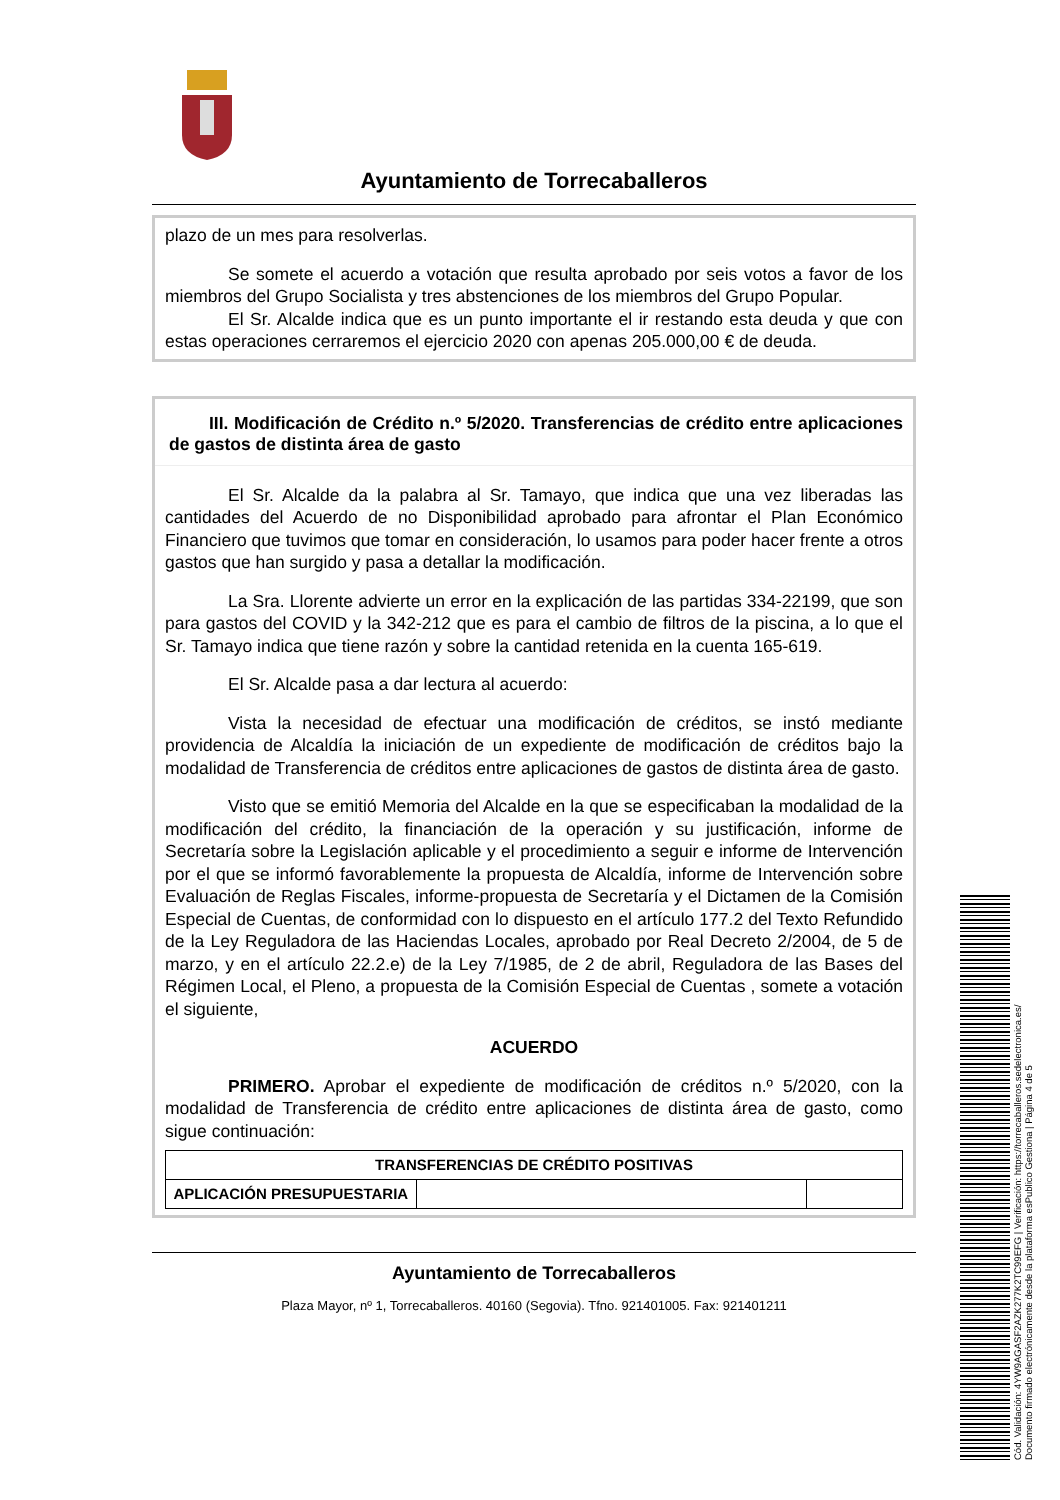Ayuntamiento de Torrecaballeros
plazo de un mes para resolverlas.
Se somete el acuerdo a votación que resulta aprobado por seis votos a favor de los miembros del Grupo Socialista y tres abstenciones de los miembros del Grupo Popular.
El Sr. Alcalde indica que es un punto importante el ir restando esta deuda y que con estas operaciones cerraremos el ejercicio 2020 con apenas 205.000,00 € de deuda.
III. Modificación de Crédito n.º 5/2020. Transferencias de crédito entre aplicaciones de gastos de distinta área de gasto
El Sr. Alcalde da la palabra al Sr. Tamayo, que indica que una vez liberadas las cantidades del Acuerdo de no Disponibilidad aprobado para afrontar el Plan Económico Financiero que tuvimos que tomar en consideración, lo usamos para poder hacer frente a otros gastos que han surgido y pasa a detallar la modificación.
La Sra. Llorente advierte un error en la explicación de las partidas 334-22199, que son para gastos del COVID y la 342-212 que es para el cambio de filtros de la piscina, a lo que el Sr. Tamayo indica que tiene razón y sobre la cantidad retenida en la cuenta 165-619.
El Sr. Alcalde pasa a dar lectura al acuerdo:
Vista la necesidad de efectuar una modificación de créditos, se instó mediante providencia de Alcaldía la iniciación de un expediente de modificación de créditos bajo la modalidad de Transferencia de créditos entre aplicaciones de gastos de distinta área de gasto.
Visto que se emitió Memoria del Alcalde en la que se especificaban la modalidad de la modificación del crédito, la financiación de la operación y su justificación, informe de Secretaría sobre la Legislación aplicable y el procedimiento a seguir e informe de Intervención por el que se informó favorablemente la propuesta de Alcaldía, informe de Intervención sobre Evaluación de Reglas Fiscales, informe-propuesta de Secretaría y el Dictamen de la Comisión Especial de Cuentas, de conformidad con lo dispuesto en el artículo 177.2 del Texto Refundido de la Ley Reguladora de las Haciendas Locales, aprobado por Real Decreto 2/2004, de 5 de marzo, y en el artículo 22.2.e) de la Ley 7/1985, de 2 de abril, Reguladora de las Bases del Régimen Local, el Pleno, a propuesta de la Comisión Especial de Cuentas , somete a votación el siguiente,
ACUERDO
PRIMERO. Aprobar el expediente de modificación de créditos n.º 5/2020, con la modalidad de Transferencia de crédito entre aplicaciones de distinta área de gasto, como sigue continuación:
| TRANSFERENCIAS DE CRÉDITO POSITIVAS | | |
| APLICACIÓN PRESUPUESTARIA | | |
Ayuntamiento de Torrecaballeros
Plaza Mayor, nº 1, Torrecaballeros. 40160 (Segovia). Tfno. 921401005. Fax: 921401211
Cód. Validación: 4YW9AGASF2AZK277K2TC99EFG | Verificación: https://torrecaballeros.sedelectronica.es/
Documento firmado electrónicamente desde la plataforma esPublico Gestiona | Página 4 de 5